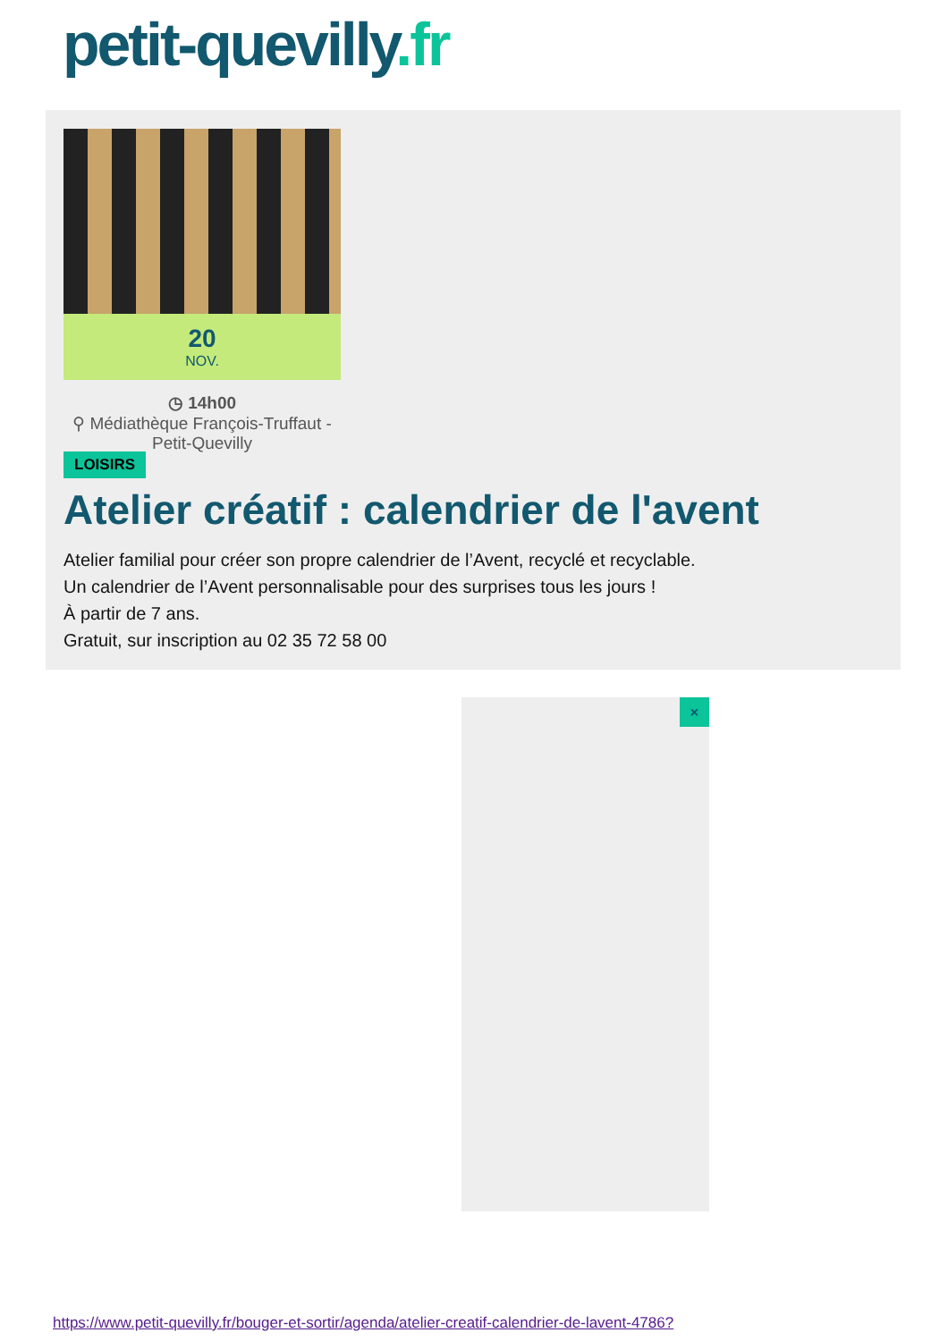petit-quevilly.fr
20
NOV.
◷ 14h00
⚲ Médiathèque François-Truffaut - Petit-Quevilly
LOISIRS
Atelier créatif : calendrier de l'avent
Atelier familial pour créer son propre calendrier de l’Avent, recyclé et recyclable.
Un calendrier de l’Avent personnalisable pour des surprises tous les jours !
À partir de 7 ans.
Gratuit, sur inscription au 02 35 72 58 00
×
https://www.petit-quevilly.fr/bouger-et-sortir/agenda/atelier-creatif-calendrier-de-lavent-4786?